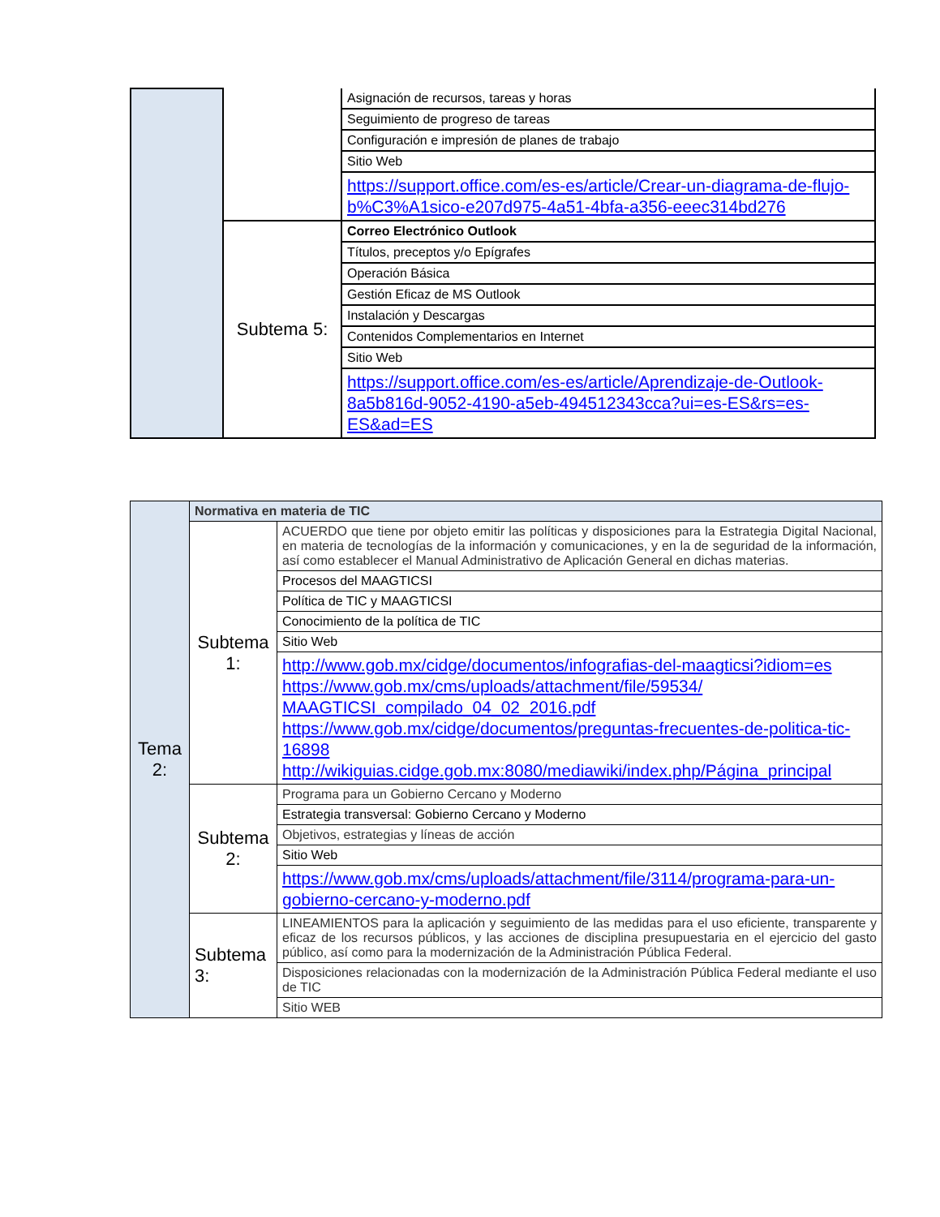| | | Asignación de recursos, tareas y horas |
| | | Seguimiento de progreso de tareas |
| | | Configuración e impresión de planes de trabajo |
| | | Sitio Web |
| | | https://support.office.com/es-es/article/Crear-un-diagrama-de-flujo-b%C3%A1sico-e207d975-4a51-4bfa-a356-eeec314bd276 |
| | Subtema 5: | Correo Electrónico Outlook |
| | | Títulos, preceptos y/o Epígrafes |
| | | Operación Básica |
| | | Gestión Eficaz de MS Outlook |
| | | Instalación y Descargas |
| | | Contenidos Complementarios en Internet |
| | | Sitio Web |
| | | https://support.office.com/es-es/article/Aprendizaje-de-Outlook-8a5b816d-9052-4190-a5eb-494512343cca?ui=es-ES&rs=es-ES&ad=ES |
| Tema 2: | Normativa en materia de TIC | |
| | Subtema 1: | ACUERDO que tiene por objeto emitir las políticas y disposiciones para la Estrategia Digital Nacional, en materia de tecnologías de la información y comunicaciones, y en la de seguridad de la información, así como establecer el Manual Administrativo de Aplicación General en dichas materias. |
| | | Procesos del MAAGTICSI |
| | | Política de TIC y MAAGTICSI |
| | | Conocimiento de la política de TIC |
| | | Sitio Web |
| | | http://www.gob.mx/cidge/documentos/infografias-del-maagticsi?idiom=es https://www.gob.mx/cms/uploads/attachment/file/59534/ MAAGTICSI_compilado_04_02_2016.pdf https://www.gob.mx/cidge/documentos/preguntas-frecuentes-de-politica-tic-16898 http://wikiguias.cidge.gob.mx:8080/mediawiki/index.php/Página_principal |
| | Subtema 2: | Programa para un Gobierno Cercano y Moderno |
| | | Estrategia transversal: Gobierno Cercano y Moderno |
| | | Objetivos, estrategias y líneas de acción |
| | | Sitio Web |
| | | https://www.gob.mx/cms/uploads/attachment/file/3114/programa-para-un-gobierno-cercano-y-moderno.pdf |
| | Subtema 3: | LINEAMIENTOS para la aplicación y seguimiento de las medidas para el uso eficiente, transparente y eficaz de los recursos públicos, y las acciones de disciplina presupuestaria en el ejercicio del gasto público, así como para la modernización de la Administración Pública Federal. |
| | | Disposiciones relacionadas con la modernización de la Administración Pública Federal mediante el uso de TIC |
| | | Sitio WEB |